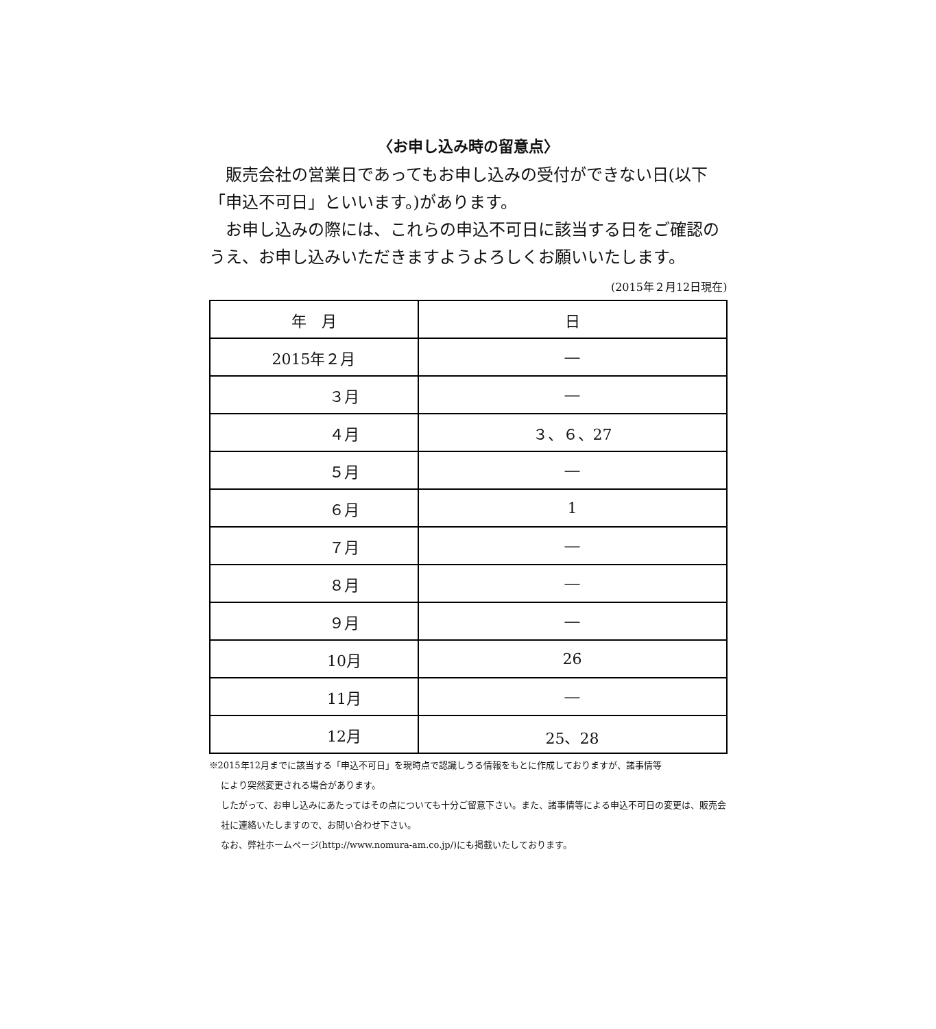〈お申し込み時の留意点〉
　販売会社の営業日であってもお申し込みの受付ができない日(以下「申込不可日」といいます。)があります。
　お申し込みの際には、これらの申込不可日に該当する日をご確認のうえ、お申し込みいただきますようよろしくお願いいたします。
(2015年２月12日現在)
| 年 月 | 日 |
| --- | --- |
| 2015年２月 | ― |
| ３月 | ― |
| ４月 | ３、６、27 |
| ５月 | ― |
| ６月 | 1 |
| ７月 | ― |
| ８月 | ― |
| ９月 | ― |
| 10月 | 26 |
| 11月 | ― |
| 12月 | 25、28 |
※2015年12月までに該当する「申込不可日」を現時点で認識しうる情報をもとに作成しておりますが、諸事情等
により突然変更される場合があります。
したがって、お申し込みにあたってはその点についても十分ご留意下さい。また、諸事情等による申込不可日の変更は、販売会社に連絡いたしますので、お問い合わせ下さい。
なお、弊社ホームページ(http://www.nomura-am.co.jp/)にも掲載いたしております。